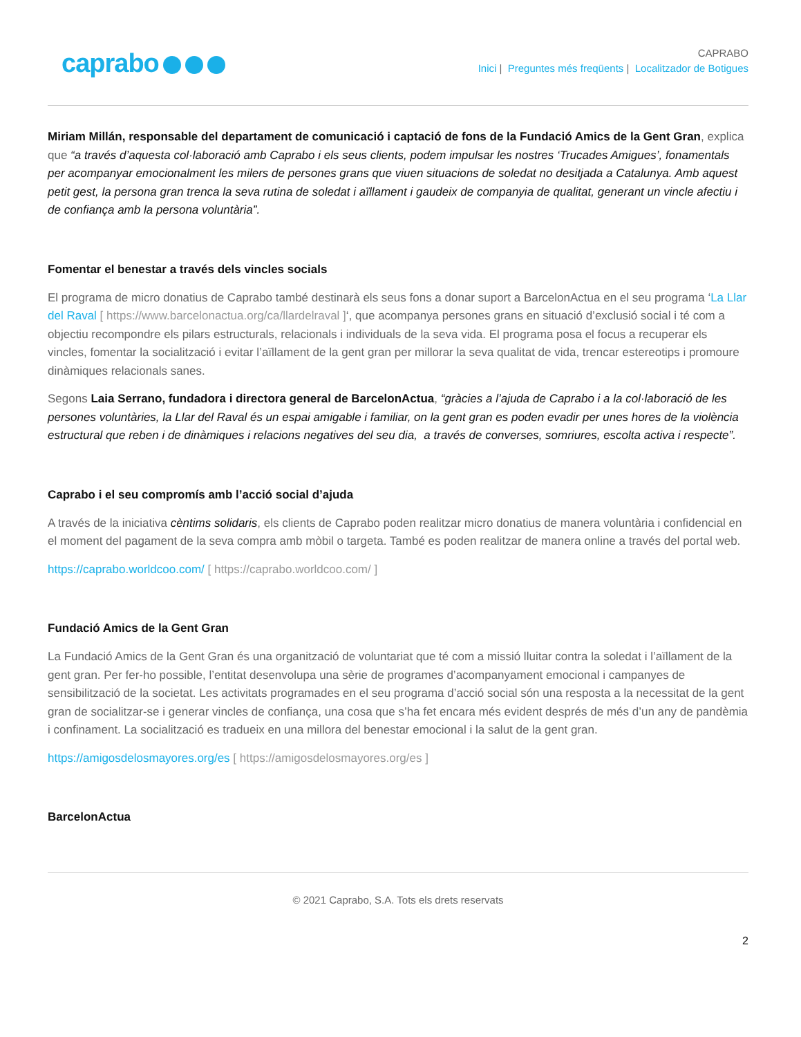caprabo
CAPRABO
Inici | Preguntes més freqüents | Localitzador de Botigues
Miriam Millán, responsable del departament de comunicació i captació de fons de la Fundació Amics de la Gent Gran, explica que “a través d’aquesta col·laboració amb Caprabo i els seus clients, podem impulsar les nostres ‘Trucades Amigues’, fonamentals per acompanyar emocionalment les milers de persones grans que viuen situacions de soledat no desitjada a Catalunya. Amb aquest petit gest, la persona gran trenca la seva rutina de soledat i aïllament i gaudeix de companyia de qualitat, generant un vincle afectiu i de confiança amb la persona voluntària”.
Fomentar el benestar a través dels vincles socials
El programa de micro donatius de Caprabo també destinarà els seus fons a donar suport a BarcelonActua en el seu programa ‘La Llar del Raval [ https://www.barcelonactua.org/ca/llardelraval ]‘, que acompanya persones grans en situació d’exclusió social i té com a objectiu recompondre els pilars estructurals, relacionals i individuals de la seva vida. El programa posa el focus a recuperar els vincles, fomentar la socialització i evitar l’aïllament de la gent gran per millorar la seva qualitat de vida, trencar estereotips i promoure dinàmiques relacionals sanes.
Segons Laia Serrano, fundadora i directora general de BarcelonActua, “gràcies a l’ajuda de Caprabo i a la col·laboració de les persones voluntàries, la Llar del Raval és un espai amigable i familiar, on la gent gran es poden evadir per unes hores de la violència estructural que reben i de dinàmiques i relacions negatives del seu dia, a través de converses, somriures, escolta activa i respecte”.
Caprabo i el seu compromís amb l’acció social d’ajuda
A través de la iniciativa cèntims solidaris, els clients de Caprabo poden realitzar micro donatius de manera voluntària i confidencial en el moment del pagament de la seva compra amb mòbil o targeta. També es poden realitzar de manera online a través del portal web.
https://caprabo.worldcoo.com/ [ https://caprabo.worldcoo.com/ ]
Fundació Amics de la Gent Gran
La Fundació Amics de la Gent Gran és una organització de voluntariat que té com a missió lluitar contra la soledat i l’aïllament de la gent gran. Per fer-ho possible, l’entitat desenvolupa una sèrie de programes d’acompanyament emocional i campanyes de sensibilització de la societat. Les activitats programades en el seu programa d’acció social són una resposta a la necessitat de la gent gran de socialitzar-se i generar vincles de confiança, una cosa que s’ha fet encara més evident després de més d’un any de pandèmia i confinament. La socialització es tradueix en una millora del benestar emocional i la salut de la gent gran.
https://amigosdelosmayores.org/es [ https://amigosdelosmayores.org/es ]
BarcelonActua
© 2021 Caprabo, S.A. Tots els drets reservats
2